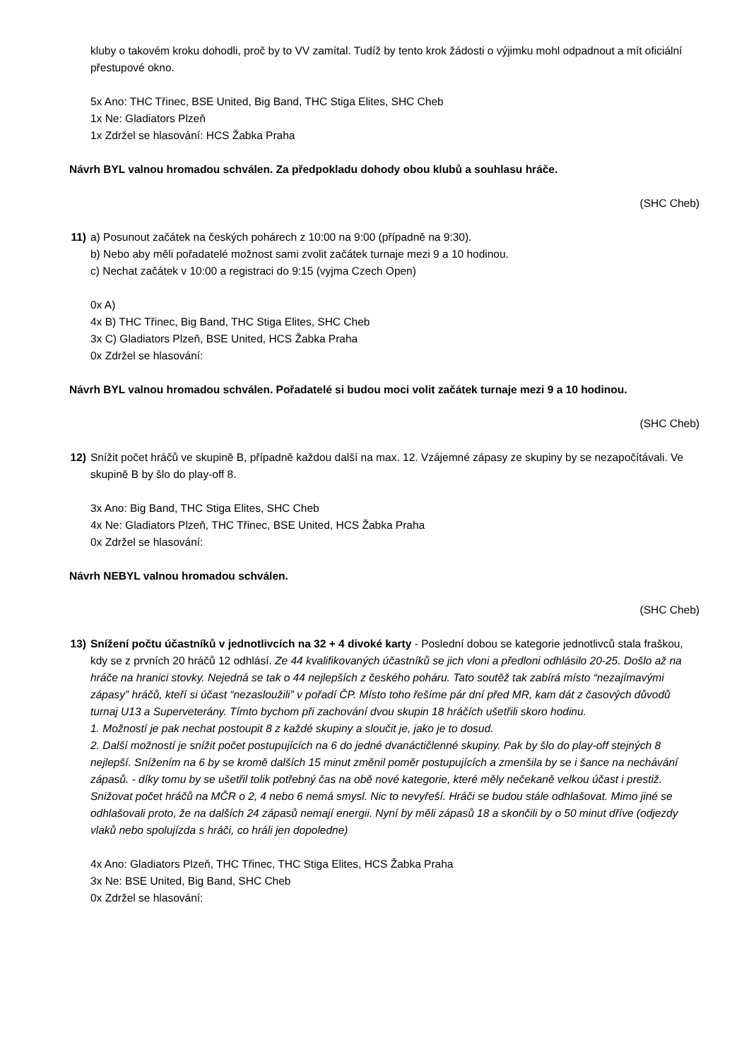kluby o takovém kroku dohodli, proč by to VV zamítal. Tudíž by tento krok žádosti o výjimku mohl odpadnout a mít oficiální přestupové okno.
5x Ano: THC Třinec, BSE United, Big Band, THC Stiga Elites, SHC Cheb
1x Ne: Gladiators Plzeň
1x Zdržel se hlasování: HCS Žabka Praha
Návrh BYL valnou hromadou schválen. Za předpokladu dohody obou klubů a souhlasu hráče.
(SHC Cheb)
11) a) Posunout začátek na českých pohárech z 10:00 na 9:00 (případně na 9:30).
b) Nebo aby měli pořadatelé možnost sami zvolit začátek turnaje mezi 9 a 10 hodinou.
c) Nechat začátek v 10:00 a registraci do 9:15 (vyjma Czech Open)
0x A)
4x B) THC Třinec, Big Band, THC Stiga Elites, SHC Cheb
3x C) Gladiators Plzeň, BSE United, HCS Žabka Praha
0x Zdržel se hlasování:
Návrh BYL valnou hromadou schválen. Pořadatelé si budou moci volit začátek turnaje mezi 9 a 10 hodinou.
(SHC Cheb)
12) Snížit počet hráčů ve skupině B, případně každou další na max. 12. Vzájemné zápasy ze skupiny by se nezapočítávali. Ve skupině B by šlo do play-off 8.
3x Ano: Big Band, THC Stiga Elites, SHC Cheb
4x Ne: Gladiators Plzeň, THC Třinec, BSE United, HCS Žabka Praha
0x Zdržel se hlasování:
Návrh NEBYL valnou hromadou schválen.
(SHC Cheb)
13) Snížení počtu účastníků v jednotlivcích na 32 + 4 divoké karty - Poslední dobou se kategorie jednotlivců stala fraškou, kdy se z prvních 20 hráčů 12 odhlásí. Ze 44 kvalifikovaných účastníků se jich vloni a předloni odhlásilo 20-25. Došlo až na hráče na hranici stovky. Nejedná se tak o 44 nejlepších z českého poháru. Tato soutěž tak zabírá místo “nezajímavými zápasy” hráčů, kteří si účast “nezasloužili” v pořadí ČP. Místo toho řešíme pár dní před MR, kam dát z časových důvodů turnaj U13 a Superveterány. Tímto bychom při zachování dvou skupin 18 hráčích ušetřili skoro hodinu.
1. Možností je pak nechat postoupit 8 z každé skupiny a sloučit je, jako je to dosud.
2. Další možností je snížit počet postupujících na 6 do jedné dvanáctičlenné skupiny. Pak by šlo do play-off stejných 8 nejlepší. Snížením na 6 by se kromě dalších 15 minut změnil poměr postupujících a zmenšila by se i šance na nechávání zápasů. - díky tomu by se ušetřil tolik potřebný čas na obě nové kategorie, které měly nečekaně velkou účast i prestiž. Snižovat počet hráčů na MČR o 2, 4 nebo 6 nemá smysl. Nic to nevyřeší. Hráči se budou stále odhlašovat. Mimo jiné se odhlašovali proto, že na dalších 24 zápasů nemají energii. Nyní by měli zápasů 18 a skončili by o 50 minut dříve (odjezdy vlaků nebo spolujízda s hráči, co hráli jen dopoledne)
4x Ano: Gladiators Plzeň, THC Třinec, THC Stiga Elites, HCS Žabka Praha
3x Ne: BSE United, Big Band, SHC Cheb
0x Zdržel se hlasování: